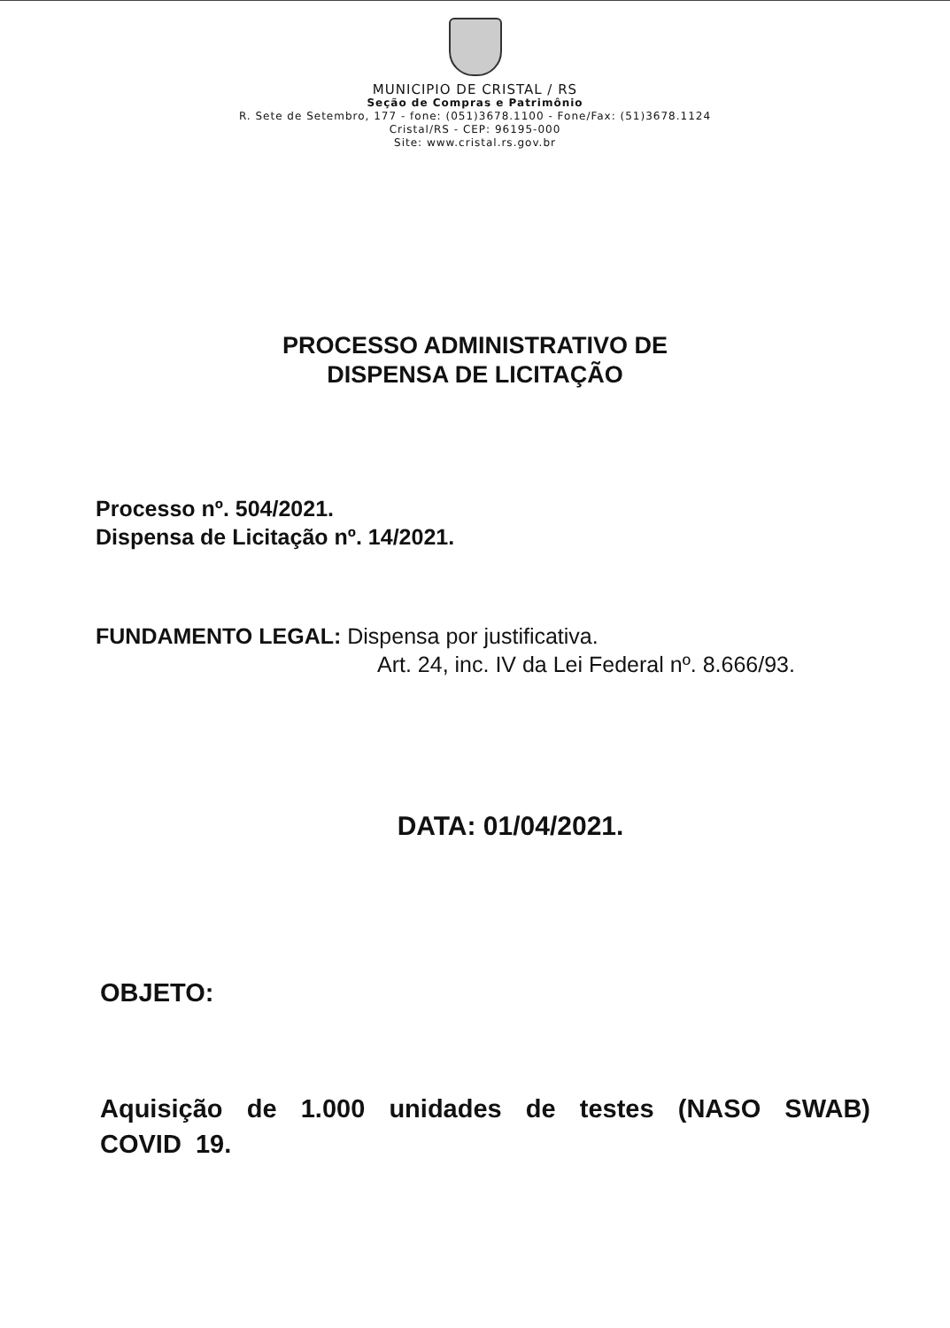MUNICIPIO DE CRISTAL / RS
Seção de Compras e Patrimônio
R. Sete de Setembro, 177 - fone: (051)3678.1100 - Fone/Fax: (51)3678.1124
Cristal/RS - CEP: 96195-000
Site: www.cristal.rs.gov.br
PROCESSO ADMINISTRATIVO DE
DISPENSA DE LICITAÇÃO
Processo nº. 504/2021.
Dispensa de Licitação nº. 14/2021.
FUNDAMENTO LEGAL: Dispensa por justificativa.
Art. 24, inc. IV da Lei Federal nº. 8.666/93.
DATA: 01/04/2021.
OBJETO:
Aquisição de 1.000 unidades de testes (NASO SWAB) COVID 19.